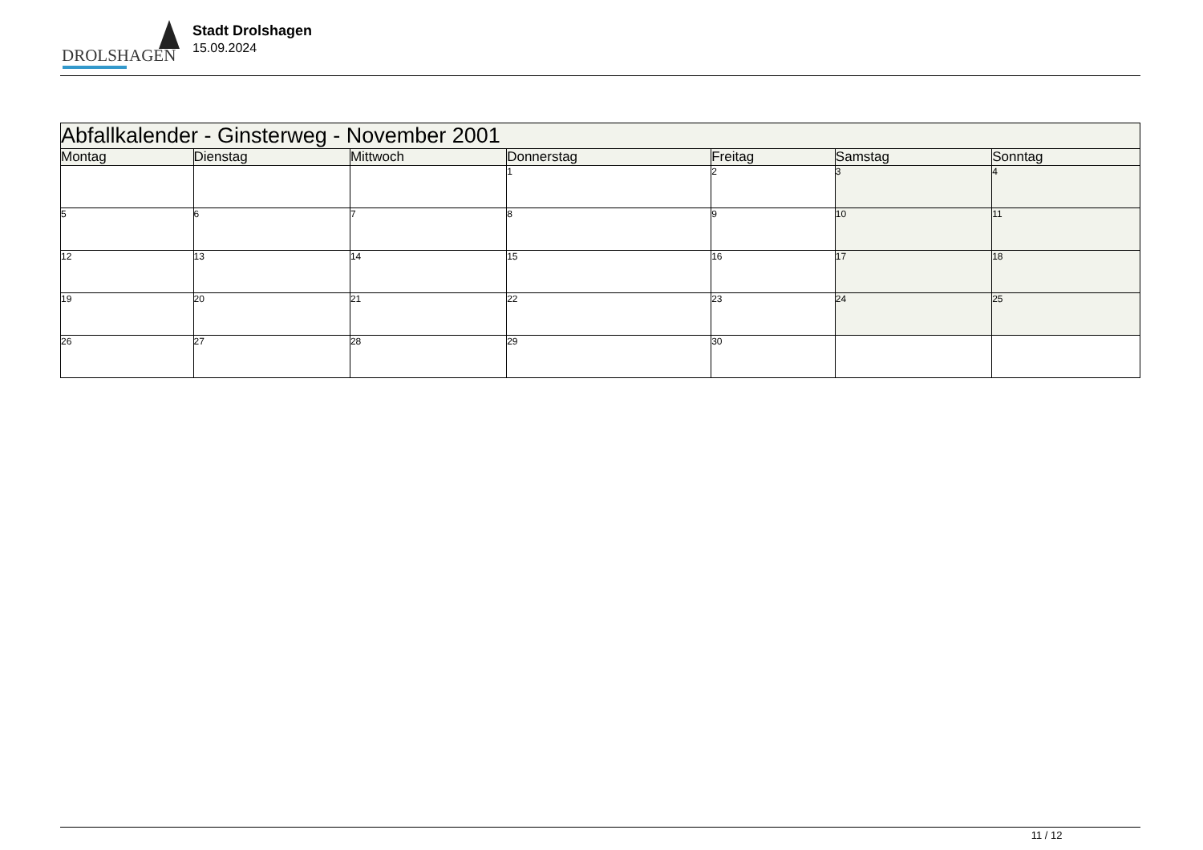DROLSHAGEN
Stadt Drolshagen
15.09.2024
| Abfallkalender - Ginsterweg - November 2001 | | | | | | |
| --- | --- | --- | --- | --- | --- | --- |
| Montag | Dienstag | Mittwoch | Donnerstag | Freitag | Samstag | Sonntag |
| | | | 1 | 2 | 3 | 4 |
| 5 | 6 | 7 | 8 | 9 | 10 | 11 |
| 12 | 13 | 14 | 15 | 16 | 17 | 18 |
| 19 | 20 | 21 | 22 | 23 | 24 | 25 |
| 26 | 27 | 28 | 29 | 30 | | |
11 / 12